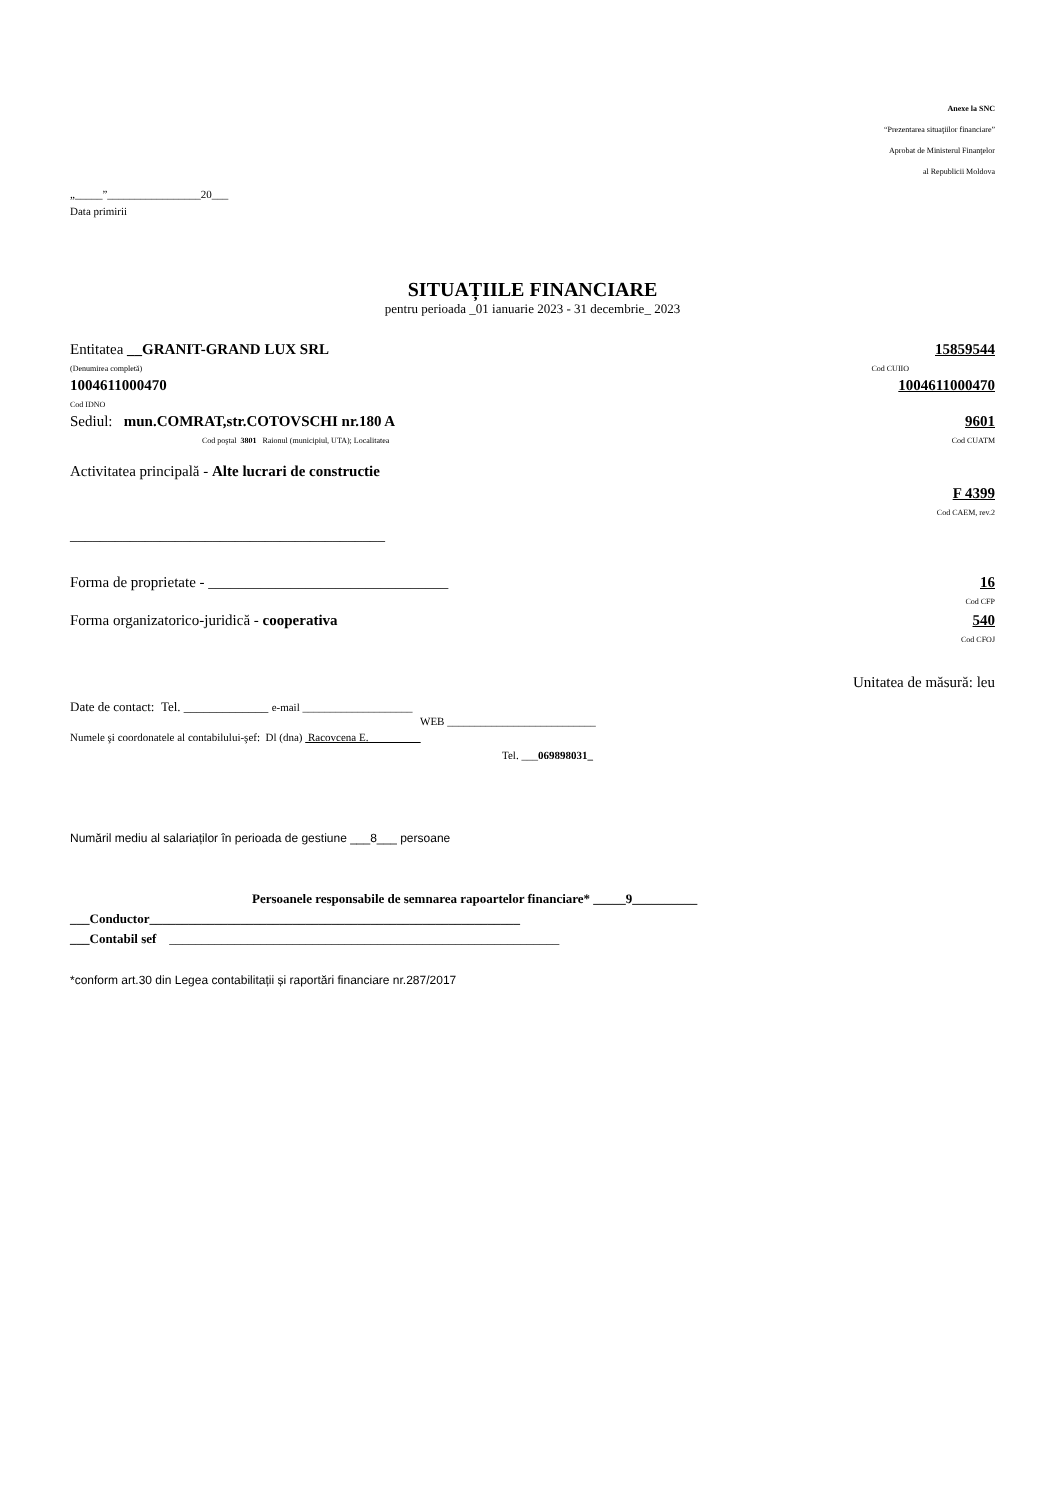Anexe la SNC
“Prezentarea situaţiilor financiare”
Aprobat de Ministerul Finanţelor
al Republicii Moldova
„_____”_________________20___
Data primirii
SITUAȚIILE FINANCIARE
pentru perioada _01 ianuarie 2023 - 31 decembrie_ 2023
Entitatea __GRANIT-GRAND LUX SRL 15859544
(Denumirea completă) Cod CUIIO
1004611000470 1004611000470
Cod IDNO
Sediul: mun.COMRAT,str.COTOVSCHI nr.180 A 9601
Cod poştal 3801 Raionul (municipiul, UTA); Localitatea Cod CUATM
Activitatea principală - Alte lucrari de constructie
F 4399
Cod CAEM, rev.2
__________________________________________
Forma de proprietate - ________________________________ 16
Cod CFP
Forma organizatorico-juridică - cooperativa 540
Cod CFOJ
Unitatea de măsură: leu
Date de contact: Tel. _____________ e-mail ____________________
WEB ___________________________
Numele şi coordonatele al contabilului-şef: Dl (dna) Racovcena E.
Tel. ___069898031_
Număril mediu al salariaților în perioada de gestiune ___8___ persoane
Persoanele responsabile de semnarea rapoartelor financiare* _____9__________
___Conductor_________________________________________________________
___Contabil sef ____________________________________________________________
*conform art.30 din Legea contabilitații și raportări financiare nr.287/2017